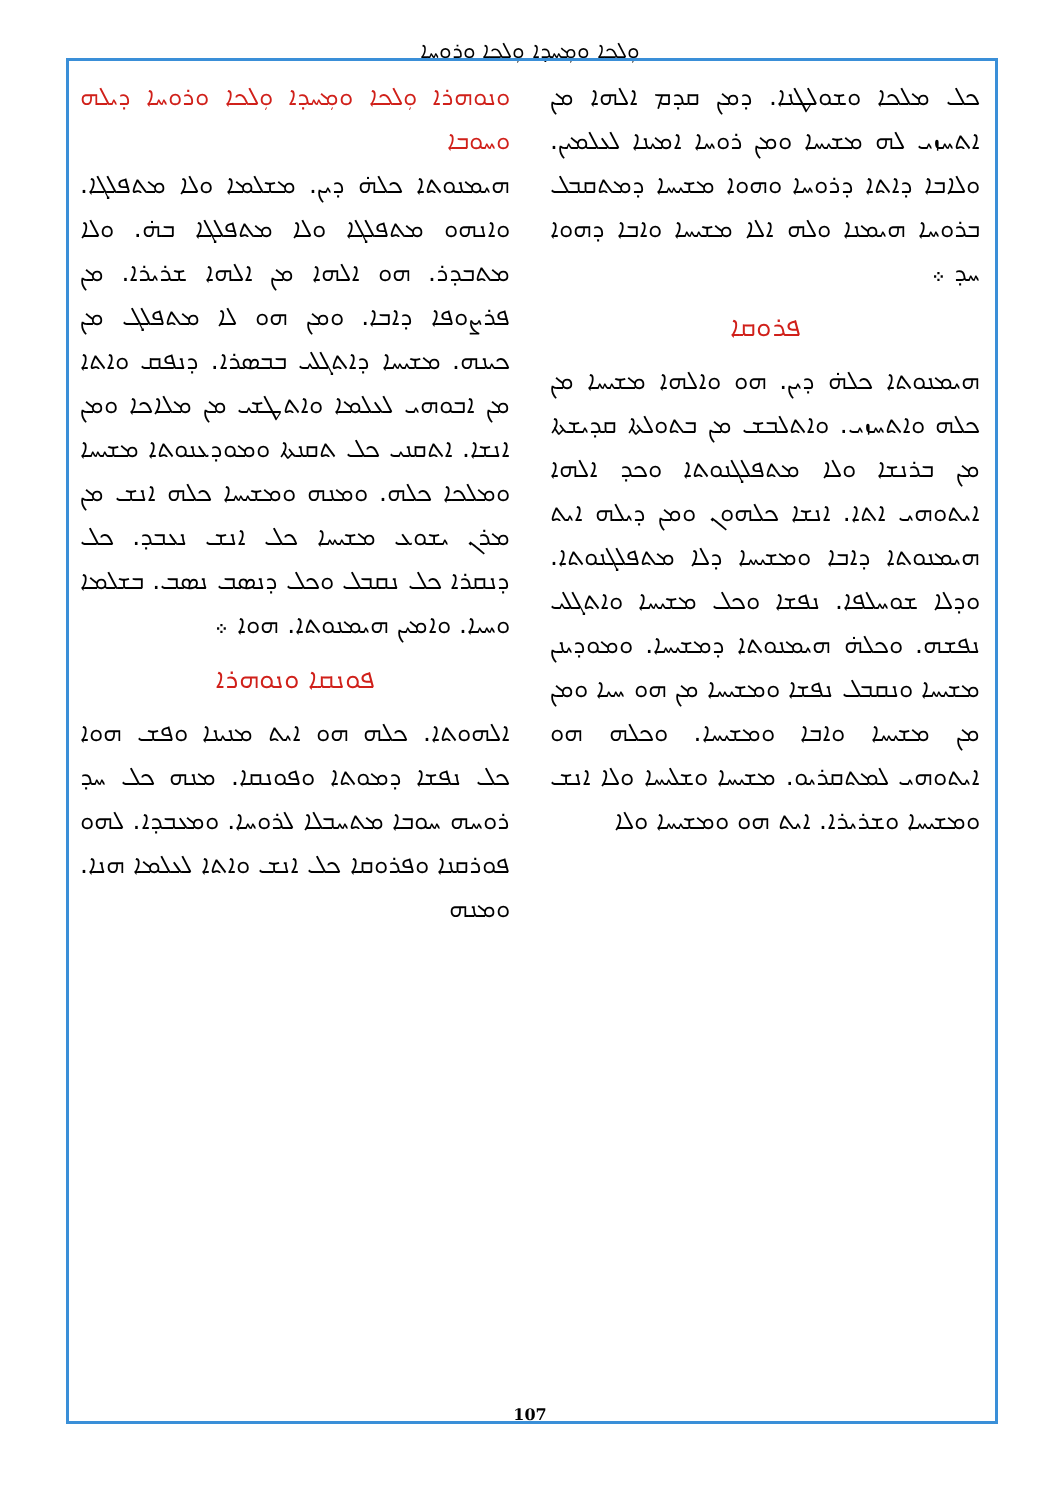ܘܼܠܟܐ ܘܡܼܚܕܐ ܘܼܠܟܐ ܘܪܘܚܐ
ܘܢܘܗܪܐ ܘܼܠܟܐ ܘܡܼܚܕܐ ܘܼܠܟܐ ܘܪܘܚܐ ܕܝܠܗ ܘܚܘܒܐ
ܗܝܡܢܘܬܐ ܟܠܗ̇ ܕܝܢ. ܡܫܠܡܐ ܘܠܐ ܡܬܦܠܓܐ. ܘܐܢܗܘ ܡܬܦܠܓܐ ܘܠܐ ܡܬܦܠܓܐ ܒܗ̇. ܘܠܐ ܡܬܒܕܪ. ܗܘ ܐܠܗܐ ܡܢ ܐܠܗܐ ܫܪܝܪܐ. ܡܢ ܦܪܨܘܦܐ ܕܐܒܐ. ܘܡܢ ܗܘ ܠܐ ܡܬܦܠܓ ܡܢ ܟܝܢܗ. ܡܫܝܚܐ ܕܐܬܓܠܝ ܒܒܣܪܐ. ܕܢܦܩ ܘܐܬܐ ܡܢ ܐܒܘܗܝ ܠܥܠܡܐ ܘܐܬܛܫܝ ܡܢ ܡܠܐܟܐ ܘܡܢ ܐܢܫܐ. ܐܬܩܢܝ ܟܠ ܬܩܢܬܐ ܘܡܘܕܥܢܘܬܐ ܡܫܝܚܐ ܘܡܠܟܐ ܟܠܗ. ܘܡܢܗ ܘܡܫܝܚܐ ܟܠܗ ܐܢܫ ܡܢ ܡܪܢ ܝܫܘܥ ܡܫܝܚܐ ܟܠ ܐܢܫ ܢܥܒܕ. ܟܠ ܕܢܩܪܐ ܟܠ ܢܩܒܠ ܘܟܠ ܕܢܣܒ ܢܣܒ. ܒܫܠܡܐ ܘܚܝܐ. ܘܐܡܝܢ ܗܝܡܢܘܬܐ. ܗܘܐ ܀
ܦܘܢܩܐ ܘܢܘܗܪܐ
ܐܠܗܘܬܐ. ܟܠܗ ܗܘ ܐܝܬ ܡܢܝܢܐ ܘܦܫ ܗܘܐ ܟܠ ܢܦܫܐ ܕܡܘܬܐ ܘܦܘܢܩܐ. ܡܢܗ ܟܠ ܚܕ ܪܘܚܗ ܚܘܒܐ ܡܬܚܒܠܐ ܠܪܘܚܐ. ܘܡܥܒܕܐ. ܠܗܘ ܦܘܪܩܢܐ ܘܦܪܘܩܐ ܟܠ ܐܢܫ ܘܐܬܐ ܠܥܠܡܐ ܗܢܐ. ܘܡܢܗ
ܟܠ ܡܠܟܐ ܘܫܘܠܛܢܐ. ܕܡܢ ܩܕܡ ܐܠܗܐ ܡܢ ܐܬܚܙܝ ܠܗ ܡܫܝܚܐ ܘܡܢ ܪܘܚܐ ܐܡܝܢܐ ܠܥܠܡܝܢ. ܘܠܐܒܐ ܕܐܬܐ ܕܪܘܚܐ ܘܗܘܐ ܡܫܝܚܐ ܕܡܬܩܒܠ ܒܪܘܚܐ ܗܝܡܢܐ ܘܠܗ ܐܠܐ ܡܫܝܚܐ ܘܐܒܐ ܕܗܘܐ ܚܕ ܀
ܦܪܘܩܐ
ܗܝܡܢܘܬܐ ܟܠܗ̇ ܕܝܢ. ܗܘ ܘܐܠܗܐ ܡܫܝܚܐ ܡܢ ܟܠܗ ܘܐܬܚܙܝ. ܘܐܬܠܒܫ ܡܢ ܒܬܘܠܬܐ ܩܕܝܫܬܐ ܡܢ ܒܪܢܫܐ ܘܠܐ ܡܬܦܠܓܢܘܬܐ ܘܟܕ ܐܠܗܐ ܐܝܬܘܗܝ ܐܬܐ. ܐܢܫܐ ܟܠܗܘܢ ܘܡܢ ܕܝܠܗ ܐܝܬ ܗܝܡܢܘܬܐ ܕܐܒܐ ܘܡܫܝܚܐ ܕܠܐ ܡܬܦܠܓܢܘܬܐ. ܘܕܠܐ ܫܘܚܠܦܐ. ܢܦܫܐ ܘܟܠ ܡܫܝܚܐ ܘܐܬܓܠܝ ܢܦܫܗ. ܘܟܠܗ̇ ܗܝܡܢܘܬܐ ܕܡܫܝܚܐ. ܘܡܘܕܝܢܢ ܡܫܝܚܐ ܘܢܩܒܠ ܢܦܫܐ ܘܡܫܝܚܐ ܡܢ ܗܘ ܚܝܐ ܘܡܢ ܡܢ ܡܫܝܚܐ ܘܐܒܐ ܘܡܫܝܚܐ. ܘܟܠܗ ܗܘ ܐܝܬܘܗܝ ܠܡܬܩܪܝܘ. ܡܫܝܚܐ ܘܫܠܝܚܐ ܘܠܐ ܐܢܫ ܘܡܫܝܚܐ ܘܫܪܝܪܐ. ܐܝܬ ܗܘ ܘܡܫܝܚܐ ܘܠܐ
107